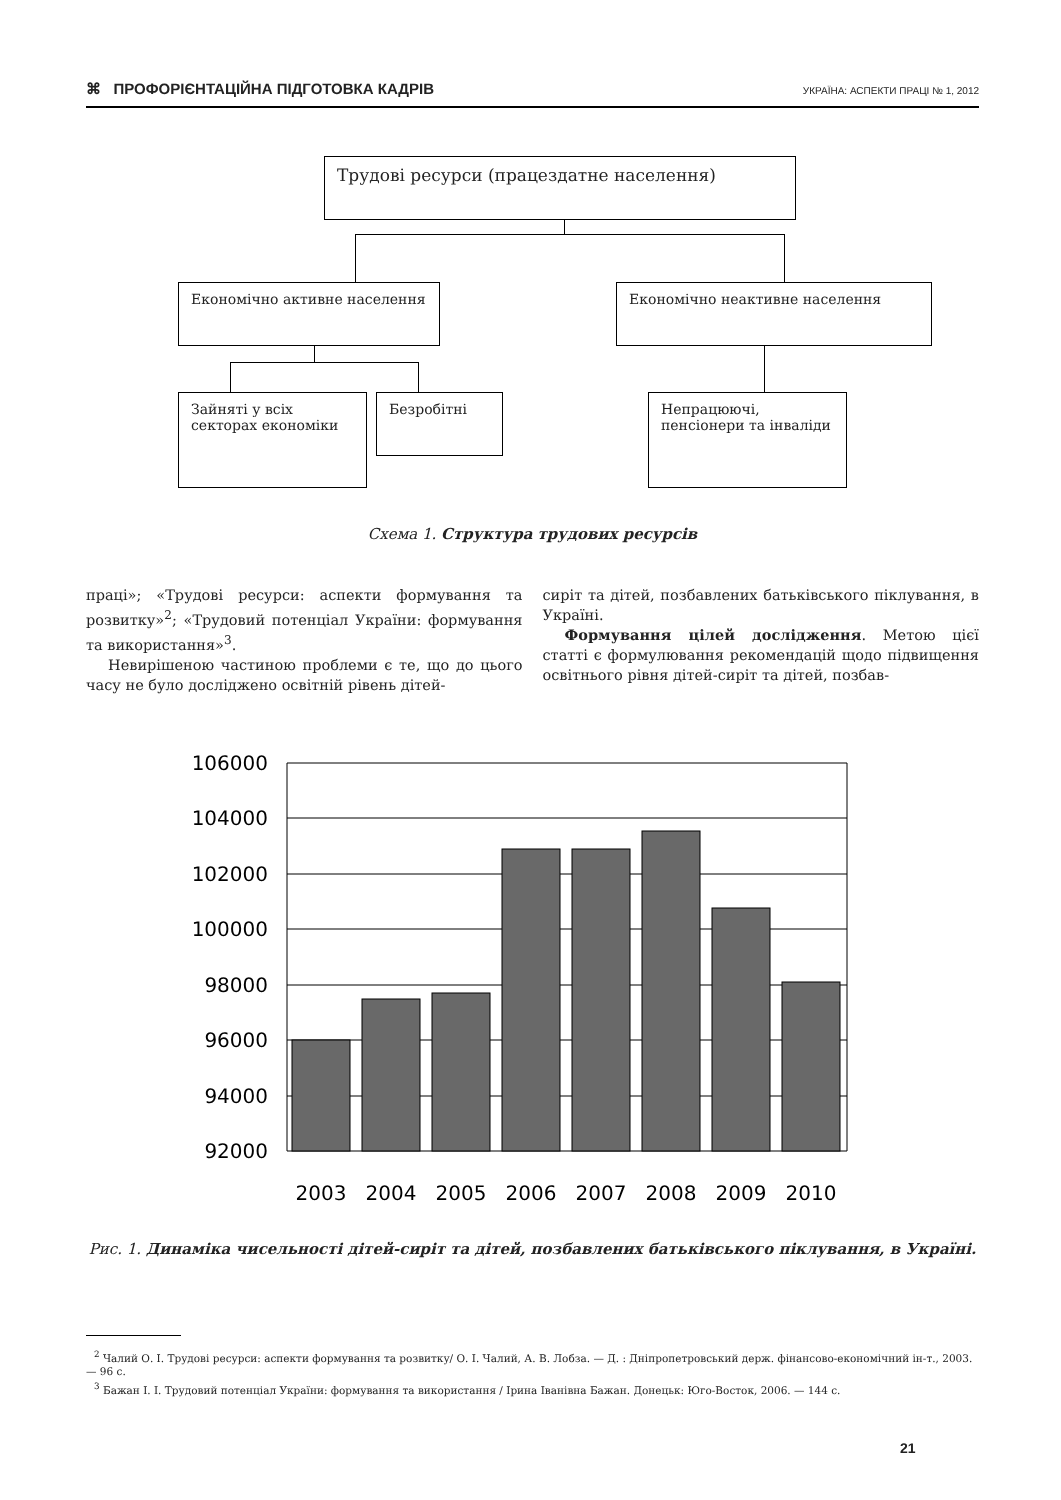⌘ ПРОФОРІЄНТАЦІЙНА ПІДГОТОВКА КАДРІВ УКРАЇНА: АСПЕКТИ ПРАЦІ № 1, 2012
Трудові ресурси (працездатне населення)
Економічно активне населення Економічно неактивне населення
Зайняті у всіх секторах економіки
Безробітні
Непрацюючі, пенсіонери та інваліди
Схема 1. Структура трудових ресурсів
праці»; «Трудові ресурси: аспекти формування та розвитку»<sup>2</sup>; «Трудовий потенціал України: формування та використання»<sup>3</sup>.
Невирішеною частиною проблеми є те, що до цього часу не було досліджено освітній рівень дітей-
сиріт та дітей, позбавлених батьківського піклування, в Україні.
Формування цілей дослідження. Метою цієї статті є формулювання рекомендацій щодо підвищення освітнього рівня дітей-сиріт та дітей, позбав-
106000
104000
102000
100000
98000
96000
94000
92000
2003
2004
2005
2006
2007
2008
2009
2010
Рис. 1. Динаміка чисельності дітей-сиріт та дітей, позбавлених батьківського піклування, в Україні.
<sup>2</sup> Чалий О. І. Трудові ресурси: аспекти формування та розвитку/ О. І. Чалий, А. В. Лобза. — Д. : Дніпропетровський держ. фінансово-економічний ін-т., 2003. — 96 с.
<sup>3</sup> Бажан І. І. Трудовий потенціал України: формування та використання / Ірина Іванівна Бажан. Донецьк: Юго-Восток, 2006. — 144 с.
21